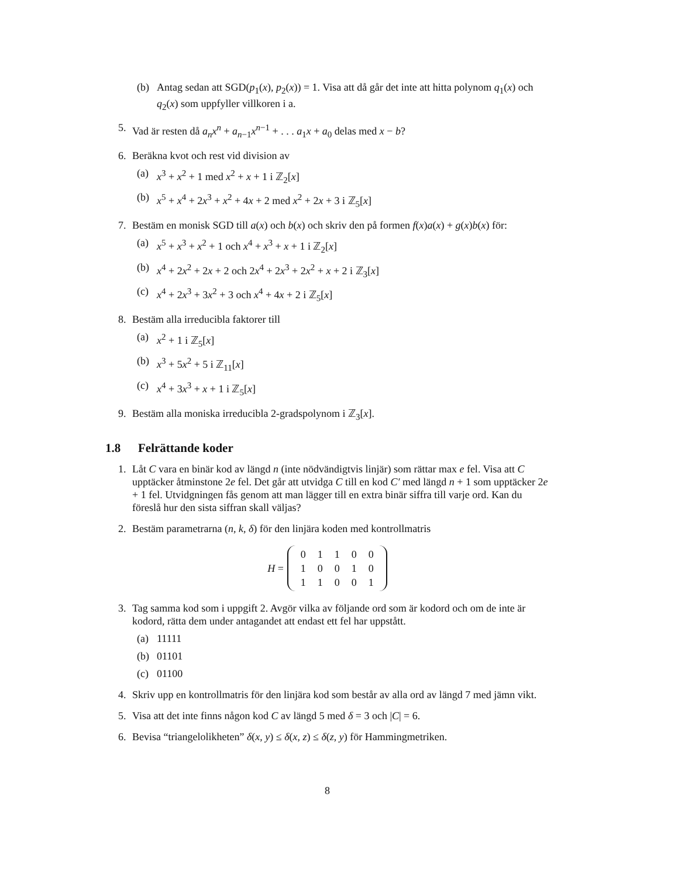(b) Antag sedan att SGD(p<sub>1</sub>(x), p<sub>2</sub>(x)) = 1. Visa att då går det inte att hitta polynom q<sub>1</sub>(x) och q<sub>2</sub>(x) som uppfyller villkoren i a.
5. Vad är resten då a<sub>n</sub>x<sup>n</sup> + a<sub>n−1</sub>x<sup>n−1</sup> + . . . a<sub>1</sub>x + a<sub>0</sub> delas med x − b?
6. Beräkna kvot och rest vid division av
(a) x<sup>3</sup> + x<sup>2</sup> + 1 med x<sup>2</sup> + x + 1 i ℤ<sub>2</sub>[x]
(b) x<sup>5</sup> + x<sup>4</sup> + 2x<sup>3</sup> + x<sup>2</sup> + 4x + 2 med x<sup>2</sup> + 2x + 3 i ℤ<sub>5</sub>[x]
7. Bestäm en monisk SGD till a(x) och b(x) och skriv den på formen f(x)a(x) + g(x)b(x) för:
(a) x<sup>5</sup> + x<sup>3</sup> + x<sup>2</sup> + 1 och x<sup>4</sup> + x<sup>3</sup> + x + 1 i ℤ<sub>2</sub>[x]
(b) x<sup>4</sup> + 2x<sup>2</sup> + 2x + 2 och 2x<sup>4</sup> + 2x<sup>3</sup> + 2x<sup>2</sup> + x + 2 i ℤ<sub>3</sub>[x]
(c) x<sup>4</sup> + 2x<sup>3</sup> + 3x<sup>2</sup> + 3 och x<sup>4</sup> + 4x + 2 i ℤ<sub>5</sub>[x]
8. Bestäm alla irreducibla faktorer till
(a) x<sup>2</sup> + 1 i ℤ<sub>5</sub>[x]
(b) x<sup>3</sup> + 5x<sup>2</sup> + 5 i ℤ<sub>11</sub>[x]
(c) x<sup>4</sup> + 3x<sup>3</sup> + x + 1 i ℤ<sub>5</sub>[x]
9. Bestäm alla moniska irreducibla 2-gradspolynom i ℤ<sub>3</sub>[x].
1.8 Felrättande koder
1. Låt C vara en binär kod av längd n (inte nödvändigtvis linjär) som rättar max e fel. Visa att C upptäcker åtminstone 2e fel. Det går att utvidga C till en kod C′ med längd n + 1 som upptäcker 2e + 1 fel. Utvidgningen fås genom att man lägger till en extra binär siffra till varje ord. Kan du föreslå hur den sista siffran skall väljas?
2. Bestäm parametrarna (n, k, δ) för den linjära koden med kontrollmatris
H =
| 0 | 1 | 1 | 0 | 0 |
| 1 | 0 | 0 | 1 | 0 |
| 1 | 1 | 0 | 0 | 1 |
3. Tag samma kod som i uppgift 2. Avgör vilka av följande ord som är kodord och om de inte är kodord, rätta dem under antagandet att endast ett fel har uppstått.
(a) 11111
(b) 01101
(c) 01100
4. Skriv upp en kontrollmatris för den linjära kod som består av alla ord av längd 7 med jämn vikt.
5. Visa att det inte finns någon kod C av längd 5 med δ = 3 och |C| = 6.
6. Bevisa “triangelolikheten” δ(x, y) ≤ δ(x, z) ≤ δ(z, y) för Hammingmetriken.
8